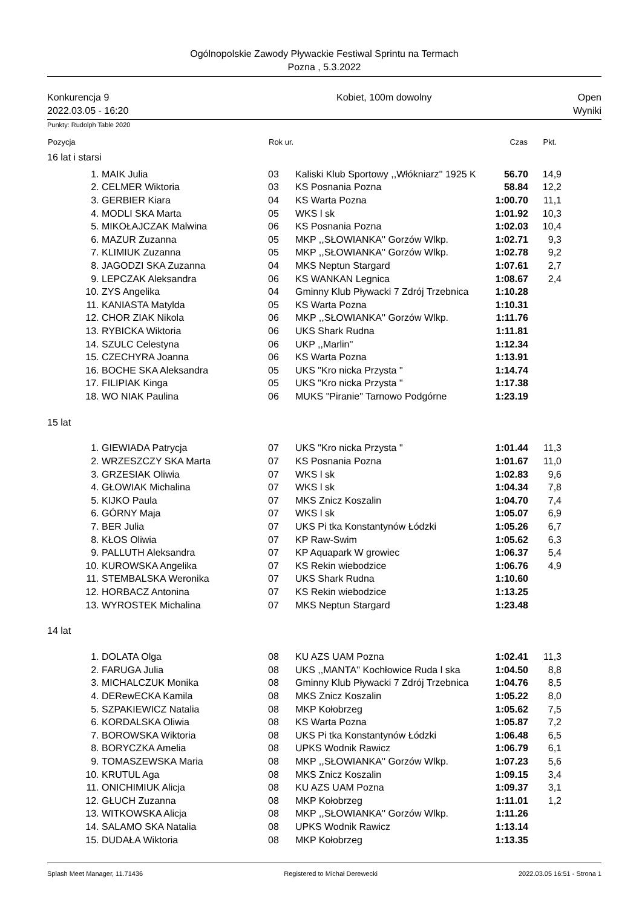Ogólnopolskie Zawody Pływackie Festiwal Sprintu na Termach
Pozna , 5.3.2022
Konkurencja 9
2022.03.05 - 16:20
Kobiet, 100m dowolny Open
Wyniki
Punkty: Rudolph Table 2020
| Pozycja | | Rok ur. | | Czas | Pkt. | |
| --- | --- | --- | --- | --- | --- | --- |
| 16 lat i starsi | | | | | | |
| 1. | MAIK Julia | 03 | Kaliski Klub Sportowy ,,Włókniarz'' 1925 K | 56.70 | 14,9 | |
| 2. | CELMER Wiktoria | 03 | KS Posnania Pozna | 58.84 | 12,2 | |
| 3. | GERBIER Kiara | 04 | KS Warta Pozna | 1:00.70 | 11,1 | |
| 4. | MODLI SKA Marta | 05 | WKS l sk | 1:01.92 | 10,3 | |
| 5. | MIKOŁAJCZAK Malwina | 06 | KS Posnania Pozna | 1:02.03 | 10,4 | |
| 6. | MAZUR Zuzanna | 05 | MKP ,,SŁOWIANKA'' Gorzów Wlkp. | 1:02.71 | 9,3 | |
| 7. | KLIMIUK Zuzanna | 05 | MKP ,,SŁOWIANKA'' Gorzów Wlkp. | 1:02.78 | 9,2 | |
| 8. | JAGODZI SKA Zuzanna | 04 | MKS Neptun Stargard | 1:07.61 | 2,7 | |
| 9. | LEPCZAK Aleksandra | 06 | KS WANKAN Legnica | 1:08.67 | 2,4 | |
| 10. | ZYS Angelika | 04 | Gminny Klub Pływacki 7 Zdrój Trzebnica | 1:10.28 | | |
| 11. | KANIASTA Matylda | 05 | KS Warta Pozna | 1:10.31 | | |
| 12. | CHOR ZIAK Nikola | 06 | MKP ,,SŁOWIANKA'' Gorzów Wlkp. | 1:11.76 | | |
| 13. | RYBICKA Wiktoria | 06 | UKS Shark Rudna | 1:11.81 | | |
| 14. | SZULC Celestyna | 06 | UKP ,,Marlin'' | 1:12.34 | | |
| 15. | CZECHYRA Joanna | 06 | KS Warta Pozna | 1:13.91 | | |
| 16. | BOCHE SKA Aleksandra | 05 | UKS "Kro nicka Przysta " | 1:14.74 | | |
| 17. | FILIPIAK Kinga | 05 | UKS "Kro nicka Przysta " | 1:17.38 | | |
| 18. | WO NIAK Paulina | 06 | MUKS "Piranie" Tarnowo Podgórne | 1:23.19 | | |
| 15 lat | | | | | | |
| 1. | GIEWIADA Patrycja | 07 | UKS "Kro nicka Przysta " | 1:01.44 | 11,3 | |
| 2. | WRZESZCZY SKA Marta | 07 | KS Posnania Pozna | 1:01.67 | 11,0 | |
| 3. | GRZESIAK Oliwia | 07 | WKS l sk | 1:02.83 | 9,6 | |
| 4. | GŁOWIAK Michalina | 07 | WKS l sk | 1:04.34 | 7,8 | |
| 5. | KIJKO Paula | 07 | MKS Znicz Koszalin | 1:04.70 | 7,4 | |
| 6. | GÓRNY Maja | 07 | WKS l sk | 1:05.07 | 6,9 | |
| 7. | BER Julia | 07 | UKS Pi tka Konstantynów Łódzki | 1:05.26 | 6,7 | |
| 8. | KŁOS Oliwia | 07 | KP Raw-Swim | 1:05.62 | 6,3 | |
| 9. | PALLUTH Aleksandra | 07 | KP Aquapark W growiec | 1:06.37 | 5,4 | |
| 10. | KUROWSKA Angelika | 07 | KS Rekin wiebodzice | 1:06.76 | 4,9 | |
| 11. | STEMBALSKA Weronika | 07 | UKS Shark Rudna | 1:10.60 | | |
| 12. | HORBACZ Antonina | 07 | KS Rekin wiebodzice | 1:13.25 | | |
| 13. | WYROSTEK Michalina | 07 | MKS Neptun Stargard | 1:23.48 | | |
| 14 lat | | | | | | |
| 1. | DOLATA Olga | 08 | KU AZS UAM Pozna | 1:02.41 | 11,3 | |
| 2. | FARUGA Julia | 08 | UKS ,,MANTA'' Kochłowice Ruda l ska | 1:04.50 | 8,8 | |
| 3. | MICHALCZUK Monika | 08 | Gminny Klub Pływacki 7 Zdrój Trzebnica | 1:04.76 | 8,5 | |
| 4. | DERewECKA Kamila | 08 | MKS Znicz Koszalin | 1:05.22 | 8,0 | |
| 5. | SZPAKIEWICZ Natalia | 08 | MKP Kołobrzeg | 1:05.62 | 7,5 | |
| 6. | KORDALSKA Oliwia | 08 | KS Warta Pozna | 1:05.87 | 7,2 | |
| 7. | BOROWSKA Wiktoria | 08 | UKS Pi tka Konstantynów Łódzki | 1:06.48 | 6,5 | |
| 8. | BORYCZKA Amelia | 08 | UPKS Wodnik Rawicz | 1:06.79 | 6,1 | |
| 9. | TOMASZEWSKA Maria | 08 | MKP ,,SŁOWIANKA'' Gorzów Wlkp. | 1:07.23 | 5,6 | |
| 10. | KRUTUL Aga | 08 | MKS Znicz Koszalin | 1:09.15 | 3,4 | |
| 11. | ONICHIMIUK Alicja | 08 | KU AZS UAM Pozna | 1:09.37 | 3,1 | |
| 12. | GŁUCH Zuzanna | 08 | MKP Kołobrzeg | 1:11.01 | 1,2 | |
| 13. | WITKOWSKA Alicja | 08 | MKP ,,SŁOWIANKA'' Gorzów Wlkp. | 1:11.26 | | |
| 14. | SALAMO SKA Natalia | 08 | UPKS Wodnik Rawicz | 1:13.14 | | |
| 15. | DUDAŁA Wiktoria | 08 | MKP Kołobrzeg | 1:13.35 | | |
Splash Meet Manager, 11.71436 Registered to Michał Derewecki 2022.03.05 16:51 - Strona 1